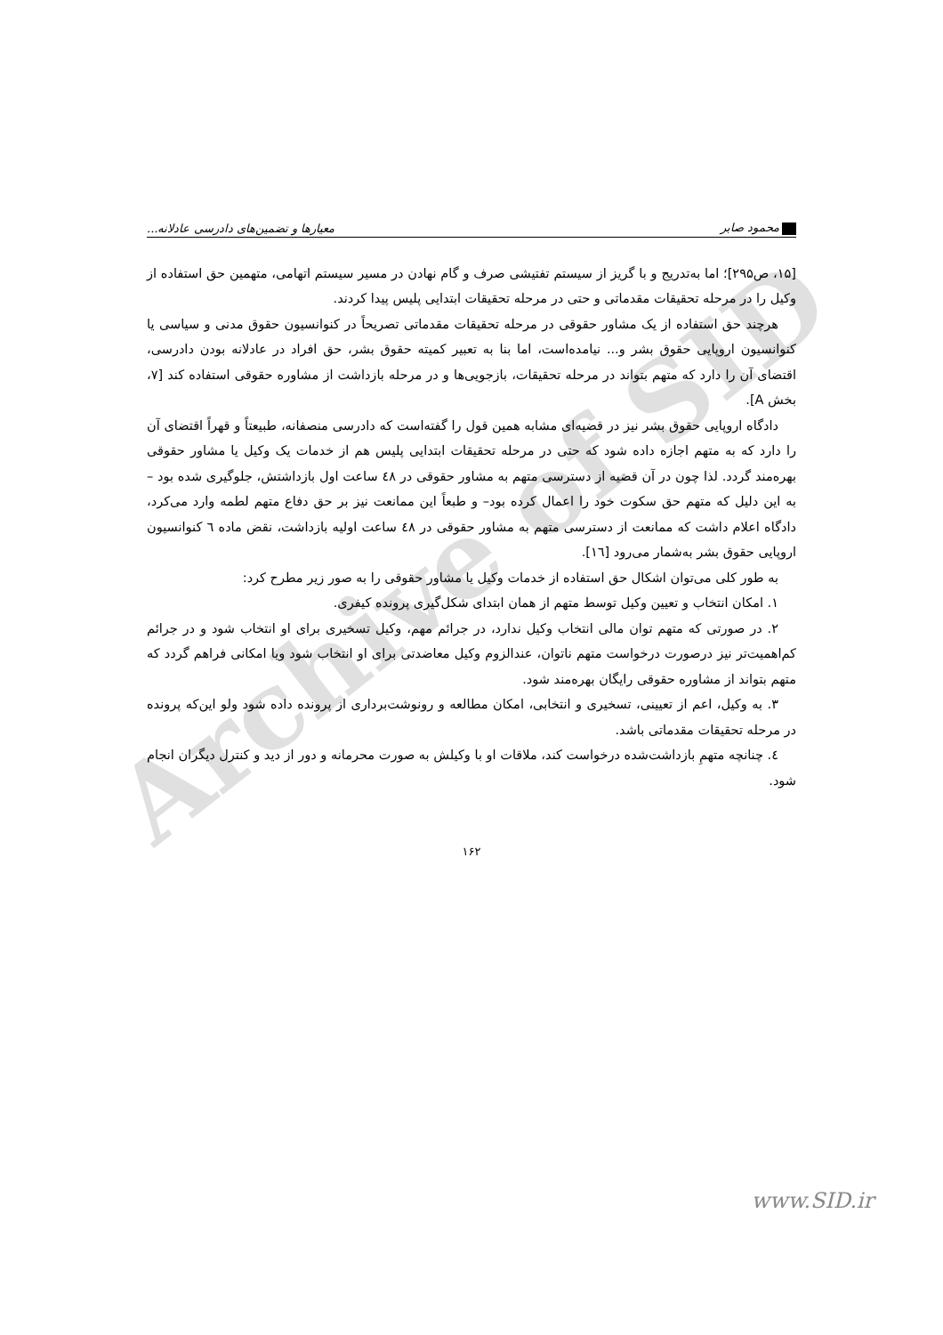محمود صابر معیارها و تضمین‌های دادرسی عادلانه...
[۱۵، ص۲۹۵]؛ اما به‌تدریج و با گریز از سیستم تفتیشی صرف و گام نهادن در مسیر سیستم اتهامی، متهمین حق استفاده از وکیل را در مرحله تحقیقات مقدماتی و حتی در مرحله تحقیقات ابتدایی پلیس پیدا کردند.
هرچند حق استفاده از یک مشاور حقوقی در مرحله تحقیقات مقدماتی تصریحاً در کنوانسیون حقوق مدنی و سیاسی یا کنوانسیون اروپایی حقوق بشر و... نیامده‌است، اما بنا به تعبیر کمیته حقوق بشر، حق افراد در عادلانه بودن دادرسی، اقتضای آن را دارد که متهم بتواند در مرحله تحقیقات، بازجویی‌ها و در مرحله بازداشت از مشاوره حقوقی استفاده کند [۷، بخش A].
دادگاه اروپایی حقوق بشر نیز در قضیه‌ای مشابه همین قول را گفته‌است که دادرسی منصفانه، طبیعتاً و قهراً اقتضای آن را دارد که به متهم اجازه داده شود که حتی در مرحله تحقیقات ابتدایی پلیس هم از خدمات یک وکیل یا مشاور حقوقی بهره‌مند گردد. لذا چون در آن قضیه از دسترسی متهم به مشاور حقوقی در ٤٨ ساعت اول بازداشتش، جلوگیری شده بود –به این دلیل که متهم حق سکوت خود را اعمال کرده بود– و طبعاً این ممانعت نیز بر حق دفاع متهم لطمه وارد می‌کرد، دادگاه اعلام داشت که ممانعت از دسترسی متهم به مشاور حقوقی در ٤٨ ساعت اولیه بازداشت، نقض ماده ٦ کنوانسیون اروپایی حقوق بشر به‌شمار می‌رود [١٦].
به طور کلی می‌توان اشکال حق استفاده از خدمات وکیل یا مشاور حقوقی را به صور زیر مطرح کرد:
۱. امکان انتخاب و تعیین وکیل توسط متهم از همان ابتدای شکل‌گیری پرونده کیفری.
۲. در صورتی که متهم توان مالی انتخاب وکیل ندارد، در جرائم مهم، وکیل تسخیری برای او انتخاب شود و در جرائم کم‌اهمیت‌تر نیز درصورت درخواست متهم ناتوان، عندالزوم وکیل معاضدتی برای او انتخاب شود ویا امکانی فراهم گردد که متهم بتواند از مشاوره حقوقی رایگان بهره‌مند شود.
۳. به وکیل، اعم از تعیینی، تسخیری و انتخابی، امکان مطالعه و رونوشت‌برداری از پرونده داده شود ولو این‌که پرونده در مرحله تحقیقات مقدماتی باشد.
٤. چنانچه متهمِ بازداشت‌شده درخواست کند، ملاقات او با وکیلش به صورت محرمانه و دور از دید و کنترل دیگران انجام شود.
۱۶۲
Archive of SID
www.SID.ir